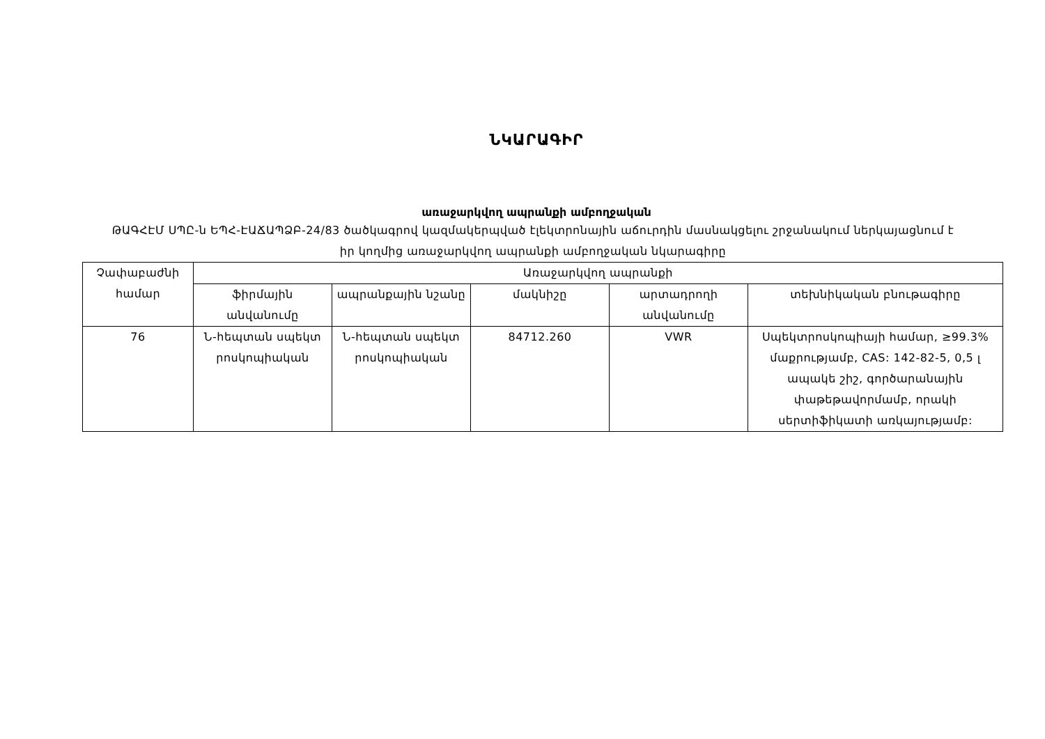ՆԿԱՐԱԳԻՐ
առաջարկվող ապրանքի ամբողջական
ԹԱԳՀԷՄ ՍՊԸ-ն ԵՊՀ-ԷԱՃԱՊՁԲ-24/83 ծածկագրով կազմակերպված էլեկտրոնային աճուրդին մասնակցելու շրջանակում ներկայացնում է իր կողմից առաջարկվող ապրանքի ամբողջական նկարագիրը
| Չափաբաժնի համար | Առաջարկվող ապրանքի | | | | |
| --- | --- | --- | --- | --- | --- |
| | ֆիրմային անվանումը | ապրանքային նշանը | մակնիշը | արտադրողի անվանումը | տեխնիկական բնութագիրը |
| 76 | Ն-հեպտան սպեկտ րոսկոպիական | Ն-հեպտան սպեկտ րոսկոպիական | 84712.260 | VWR | Սպեկտրոսկոպիայի համար, ≥99.3% մաքրությամբ, CAS: 142-82-5, 0,5 լ ապակե շիշ, գործարանային փաթեթավորմամբ, որակի սերտիֆիկատի առկայությամբ: |